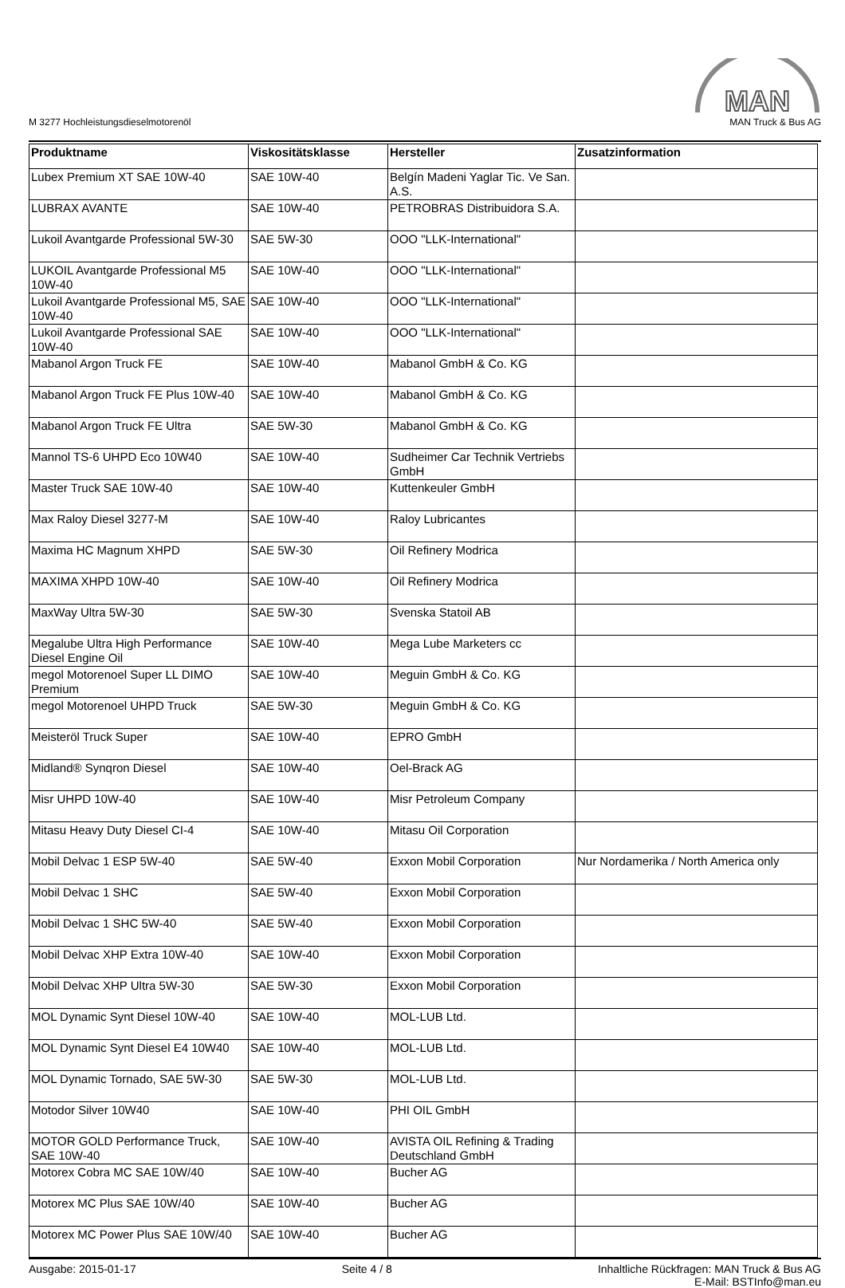M 3277 Hochleistungsdieselmotorenöl
MAN
MAN Truck & Bus AG
| Produktname | Viskositätsklasse | Hersteller | Zusatzinformation |
| --- | --- | --- | --- |
| Lubex Premium XT SAE 10W-40 | SAE 10W-40 | Belgín Madeni Yaglar Tic. Ve San. A.S. | |
| LUBRAX AVANTE | SAE 10W-40 | PETROBRAS Distribuidora S.A. | |
| Lukoil Avantgarde Professional 5W-30 | SAE 5W-30 | OOO "LLK-International" | |
| LUKOIL Avantgarde Professional M5 10W-40 | SAE 10W-40 | OOO "LLK-International" | |
| Lukoil Avantgarde Professional M5, SAE 10W-40 | SAE 10W-40 | OOO "LLK-International" | |
| Lukoil Avantgarde Professional SAE 10W-40 | SAE 10W-40 | OOO "LLK-International" | |
| Mabanol Argon Truck FE | SAE 10W-40 | Mabanol GmbH & Co. KG | |
| Mabanol Argon Truck FE Plus 10W-40 | SAE 10W-40 | Mabanol GmbH & Co. KG | |
| Mabanol Argon Truck FE Ultra | SAE 5W-30 | Mabanol GmbH & Co. KG | |
| Mannol TS-6 UHPD Eco 10W40 | SAE 10W-40 | Sudheimer Car Technik Vertriebs GmbH | |
| Master Truck SAE 10W-40 | SAE 10W-40 | Kuttenkeuler GmbH | |
| Max Raloy Diesel 3277-M | SAE 10W-40 | Raloy Lubricantes | |
| Maxima HC Magnum XHPD | SAE 5W-30 | Oil Refinery Modrica | |
| MAXIMA XHPD 10W-40 | SAE 10W-40 | Oil Refinery Modrica | |
| MaxWay Ultra 5W-30 | SAE 5W-30 | Svenska Statoil AB | |
| Megalube Ultra High Performance Diesel Engine Oil | SAE 10W-40 | Mega Lube Marketers cc | |
| megol Motorenoel Super LL DIMO Premium | SAE 10W-40 | Meguin GmbH & Co. KG | |
| megol Motorenoel UHPD Truck | SAE 5W-30 | Meguin GmbH & Co. KG | |
| Meisteröl Truck Super | SAE 10W-40 | EPRO GmbH | |
| Midland® Synqron Diesel | SAE 10W-40 | Oel-Brack AG | |
| Misr UHPD 10W-40 | SAE 10W-40 | Misr Petroleum Company | |
| Mitasu Heavy Duty Diesel CI-4 | SAE 10W-40 | Mitasu Oil Corporation | |
| Mobil Delvac 1 ESP 5W-40 | SAE 5W-40 | Exxon Mobil Corporation | Nur Nordamerika / North America only |
| Mobil Delvac 1 SHC | SAE 5W-40 | Exxon Mobil Corporation | |
| Mobil Delvac 1 SHC 5W-40 | SAE 5W-40 | Exxon Mobil Corporation | |
| Mobil Delvac XHP Extra 10W-40 | SAE 10W-40 | Exxon Mobil Corporation | |
| Mobil Delvac XHP Ultra 5W-30 | SAE 5W-30 | Exxon Mobil Corporation | |
| MOL Dynamic Synt Diesel 10W-40 | SAE 10W-40 | MOL-LUB Ltd. | |
| MOL Dynamic Synt Diesel E4 10W40 | SAE 10W-40 | MOL-LUB Ltd. | |
| MOL Dynamic Tornado, SAE 5W-30 | SAE 5W-30 | MOL-LUB Ltd. | |
| Motodor Silver 10W40 | SAE 10W-40 | PHI OIL GmbH | |
| MOTOR GOLD Performance Truck, SAE 10W-40 | SAE 10W-40 | AVISTA OIL Refining & Trading Deutschland GmbH | |
| Motorex Cobra MC SAE 10W/40 | SAE 10W-40 | Bucher AG | |
| Motorex MC Plus SAE 10W/40 | SAE 10W-40 | Bucher AG | |
| Motorex MC Power Plus SAE 10W/40 | SAE 10W-40 | Bucher AG | |
Ausgabe: 2015-01-17 Seite 4 / 8 Inhaltliche Rückfragen: MAN Truck & Bus AG
E-Mail: BSTInfo@man.eu